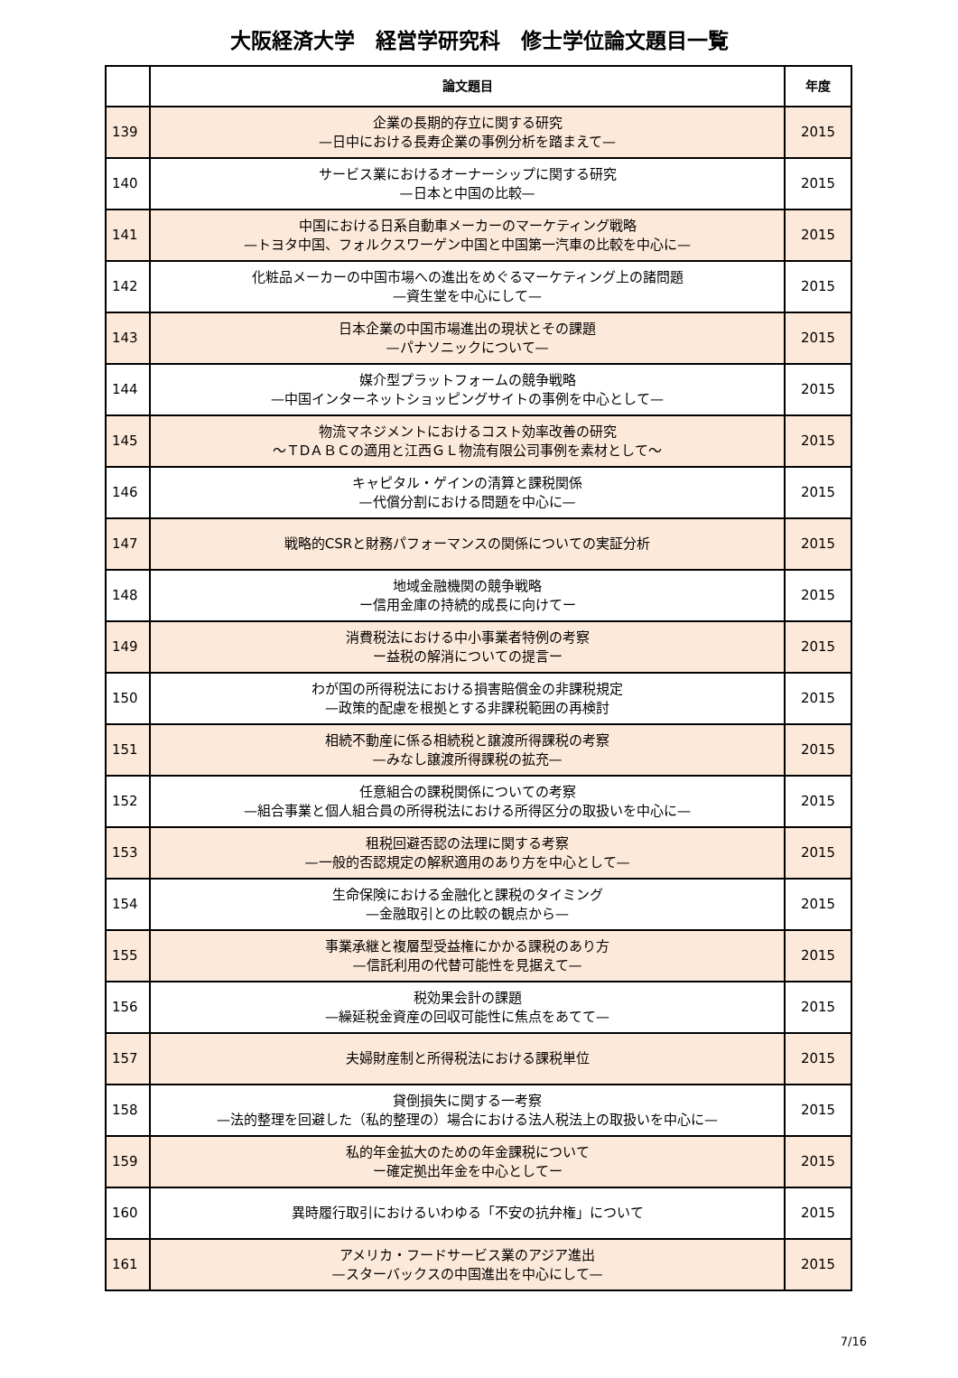大阪経済大学　経営学研究科　修士学位論文題目一覧
| | 論文題目 | 年度 |
| --- | --- | --- |
| 139 | 企業の長期的存立に関する研究 —日中における長寿企業の事例分析を踏まえて— | 2015 |
| 140 | サービス業におけるオーナーシップに関する研究 —日本と中国の比較— | 2015 |
| 141 | 中国における日系自動車メーカーのマーケティング戦略 —トヨタ中国、フォルクスワーゲン中国と中国第一汽車の比較を中心に— | 2015 |
| 142 | 化粧品メーカーの中国市場への進出をめぐるマーケティング上の諸問題 —資生堂を中心にして— | 2015 |
| 143 | 日本企業の中国市場進出の現状とその課題 —パナソニックについて— | 2015 |
| 144 | 媒介型プラットフォームの競争戦略 —中国インターネットショッピングサイトの事例を中心として— | 2015 |
| 145 | 物流マネジメントにおけるコスト効率改善の研究 ～ＴDＡＢＣの適用と江西ＧＬ物流有限公司事例を素材として～ | 2015 |
| 146 | キャピタル・ゲインの清算と課税関係 —代償分割における問題を中心に— | 2015 |
| 147 | 戦略的CSRと財務パフォーマンスの関係についての実証分析 | 2015 |
| 148 | 地域金融機関の競争戦略 ー信用金庫の持続的成長に向けてー | 2015 |
| 149 | 消費税法における中小事業者特例の考察 ー益税の解消についての提言ー | 2015 |
| 150 | わが国の所得税法における損害賠償金の非課税規定 —政策的配慮を根拠とする非課税範囲の再検討 | 2015 |
| 151 | 相続不動産に係る相続税と譲渡所得課税の考察 —みなし譲渡所得課税の拡充— | 2015 |
| 152 | 任意組合の課税関係についての考察 —組合事業と個人組合員の所得税法における所得区分の取扱いを中心に— | 2015 |
| 153 | 租税回避否認の法理に関する考察 —一般的否認規定の解釈適用のあり方を中心として— | 2015 |
| 154 | 生命保険における金融化と課税のタイミング —金融取引との比較の観点から— | 2015 |
| 155 | 事業承継と複層型受益権にかかる課税のあり方 —信託利用の代替可能性を見据えて— | 2015 |
| 156 | 税効果会計の課題 —繰延税金資産の回収可能性に焦点をあてて— | 2015 |
| 157 | 夫婦財産制と所得税法における課税単位 | 2015 |
| 158 | 貸倒損失に関する一考察 —法的整理を回避した（私的整理の）場合における法人税法上の取扱いを中心に— | 2015 |
| 159 | 私的年金拡大のための年金課税について ー確定拠出年金を中心としてー | 2015 |
| 160 | 異時履行取引におけるいわゆる「不安の抗弁権」について | 2015 |
| 161 | アメリカ・フードサービス業のアジア進出 —スターバックスの中国進出を中心にして— | 2015 |
7/16